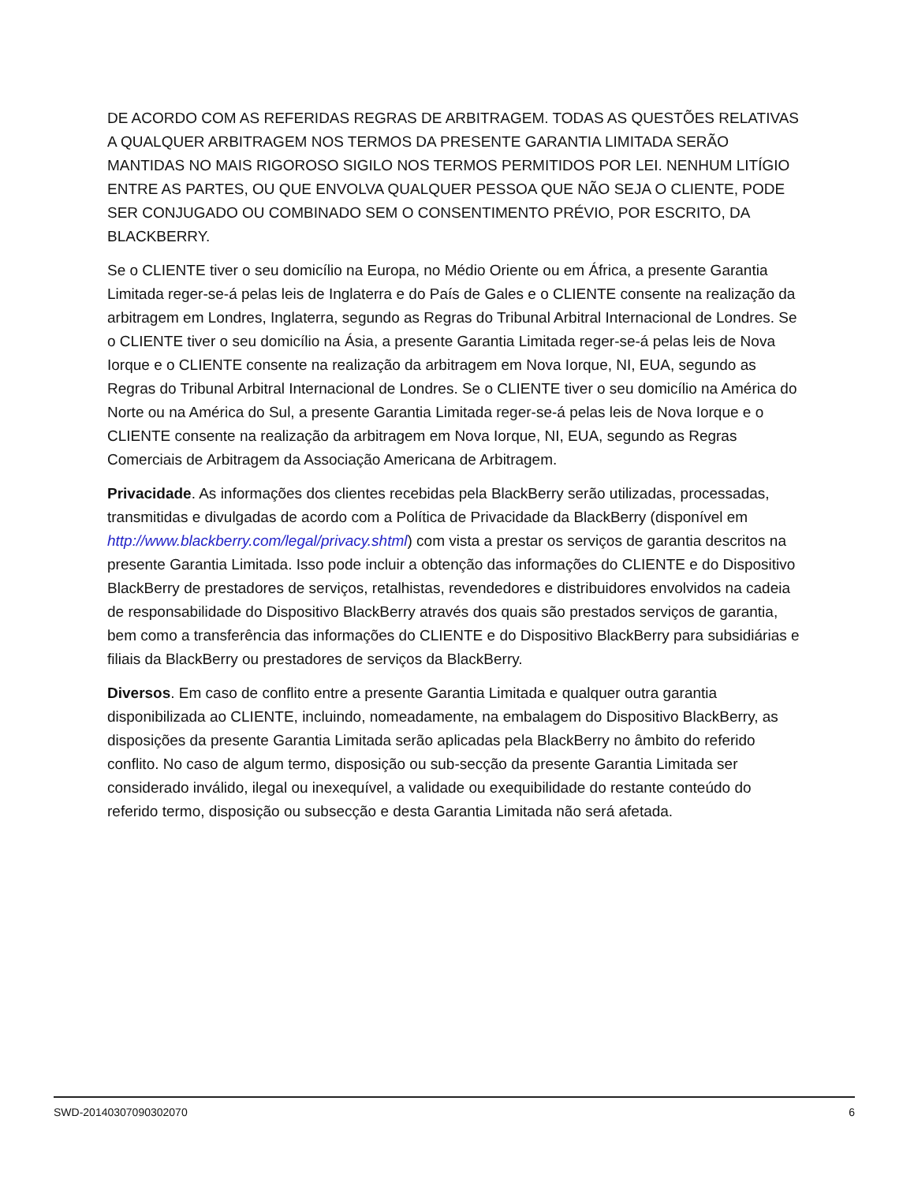DE ACORDO COM AS REFERIDAS REGRAS DE ARBITRAGEM. TODAS AS QUESTÕES RELATIVAS A QUALQUER ARBITRAGEM NOS TERMOS DA PRESENTE GARANTIA LIMITADA SERÃO MANTIDAS NO MAIS RIGOROSO SIGILO NOS TERMOS PERMITIDOS POR LEI. NENHUM LITÍGIO ENTRE AS PARTES, OU QUE ENVOLVA QUALQUER PESSOA QUE NÃO SEJA O CLIENTE, PODE SER CONJUGADO OU COMBINADO SEM O CONSENTIMENTO PRÉVIO, POR ESCRITO, DA BLACKBERRY.
Se o CLIENTE tiver o seu domicílio na Europa, no Médio Oriente ou em África, a presente Garantia Limitada reger-se-á pelas leis de Inglaterra e do País de Gales e o CLIENTE consente na realização da arbitragem em Londres, Inglaterra, segundo as Regras do Tribunal Arbitral Internacional de Londres. Se o CLIENTE tiver o seu domicílio na Ásia, a presente Garantia Limitada reger-se-á pelas leis de Nova Iorque e o CLIENTE consente na realização da arbitragem em Nova Iorque, NI, EUA, segundo as Regras do Tribunal Arbitral Internacional de Londres. Se o CLIENTE tiver o seu domicílio na América do Norte ou na América do Sul, a presente Garantia Limitada reger-se-á pelas leis de Nova Iorque e o CLIENTE consente na realização da arbitragem em Nova Iorque, NI, EUA, segundo as Regras Comerciais de Arbitragem da Associação Americana de Arbitragem.
Privacidade. As informações dos clientes recebidas pela BlackBerry serão utilizadas, processadas, transmitidas e divulgadas de acordo com a Política de Privacidade da BlackBerry (disponível em http://www.blackberry.com/legal/privacy.shtml) com vista a prestar os serviços de garantia descritos na presente Garantia Limitada. Isso pode incluir a obtenção das informações do CLIENTE e do Dispositivo BlackBerry de prestadores de serviços, retalhistas, revendedores e distribuidores envolvidos na cadeia de responsabilidade do Dispositivo BlackBerry através dos quais são prestados serviços de garantia, bem como a transferência das informações do CLIENTE e do Dispositivo BlackBerry para subsidiárias e filiais da BlackBerry ou prestadores de serviços da BlackBerry.
Diversos. Em caso de conflito entre a presente Garantia Limitada e qualquer outra garantia disponibilizada ao CLIENTE, incluindo, nomeadamente, na embalagem do Dispositivo BlackBerry, as disposições da presente Garantia Limitada serão aplicadas pela BlackBerry no âmbito do referido conflito. No caso de algum termo, disposição ou sub-secção da presente Garantia Limitada ser considerado inválido, ilegal ou inexequível, a validade ou exequibilidade do restante conteúdo do referido termo, disposição ou subsecção e desta Garantia Limitada não será afetada.
SWD-20140307090302070 6